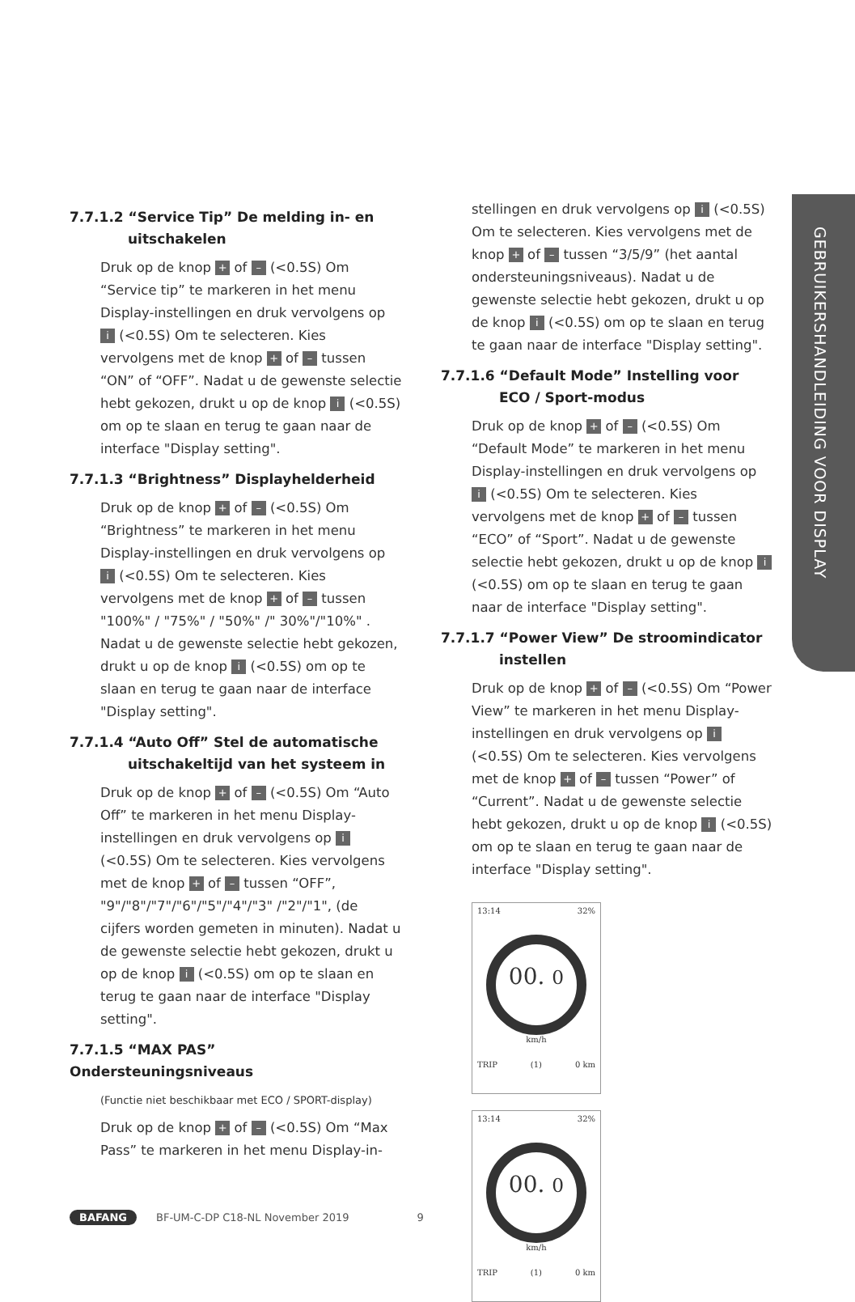GEBRUIKERSHANDLEIDING VOOR DISPLAY
7.7.1.2 “Service Tip” De melding in- en
uitschakelen
Druk op de knop + of – (<0.5S) Om “Service tip” te markeren in het menu Display-instellingen en druk vervolgens op i (<0.5S) Om te selecteren. Kies vervolgens met de knop + of – tussen “ON” of “OFF”. Nadat u de gewenste selectie hebt gekozen, drukt u op de knop i (<0.5S) om op te slaan en terug te gaan naar de interface "Display setting".
7.7.1.3 “Brightness” Displayhelderheid
Druk op de knop + of – (<0.5S) Om “Brightness” te markeren in het menu Display-instellingen en druk vervolgens op i (<0.5S) Om te selecteren. Kies vervolgens met de knop + of – tussen "100%" / "75%" / "50%" /" 30%"/"10%" . Nadat u de gewenste selectie hebt gekozen, drukt u op de knop i (<0.5S) om op te slaan en terug te gaan naar de interface "Display setting".
7.7.1.4 “Auto Off” Stel de automatische
uitschakeltijd van het systeem in
Druk op de knop + of – (<0.5S) Om “Auto Off” te markeren in het menu Display-instellingen en druk vervolgens op i (<0.5S) Om te selecteren. Kies vervolgens met de knop + of – tussen “OFF”, "9"/"8"/"7"/"6"/"5"/"4"/"3" /"2"/"1", (de cijfers worden gemeten in minuten). Nadat u de gewenste selectie hebt gekozen, drukt u op de knop i (<0.5S) om op te slaan en terug te gaan naar de interface "Display setting".
7.7.1.5 “MAX PAS” Ondersteuningsniveaus
(Functie niet beschikbaar met ECO / SPORT-display)
Druk op de knop + of – (<0.5S) Om “Max Pass” te markeren in het menu Display-in-
stellingen en druk vervolgens op i (<0.5S) Om te selecteren. Kies vervolgens met de knop + of – tussen “3/5/9” (het aantal ondersteuningsniveaus). Nadat u de gewenste selectie hebt gekozen, drukt u op de knop i (<0.5S) om op te slaan en terug te gaan naar de interface "Display setting".
7.7.1.6 “Default Mode” Instelling voor
ECO / Sport-modus
Druk op de knop + of – (<0.5S) Om “Default Mode” te markeren in het menu Display-instellingen en druk vervolgens op i (<0.5S) Om te selecteren. Kies vervolgens met de knop + of – tussen “ECO” of “Sport”. Nadat u de gewenste selectie hebt gekozen, drukt u op de knop i (<0.5S) om op te slaan en terug te gaan naar de interface "Display setting".
7.7.1.7 “Power View” De stroomindicator
instellen
Druk op de knop + of – (<0.5S) Om “Power View” te markeren in het menu Display-instellingen en druk vervolgens op i (<0.5S) Om te selecteren. Kies vervolgens met de knop + of – tussen “Power” of “Current”. Nadat u de gewenste selectie hebt gekozen, drukt u op de knop i (<0.5S) om op te slaan en terug te gaan naar de interface "Display setting".
13:14 32%
00. 0
km/h
TRIP (1) 0 km
13:14 32%
00. 0
km/h
TRIP (1) 0 km
BAFANG BF-UM-C-DP C18-NL November 2019 9